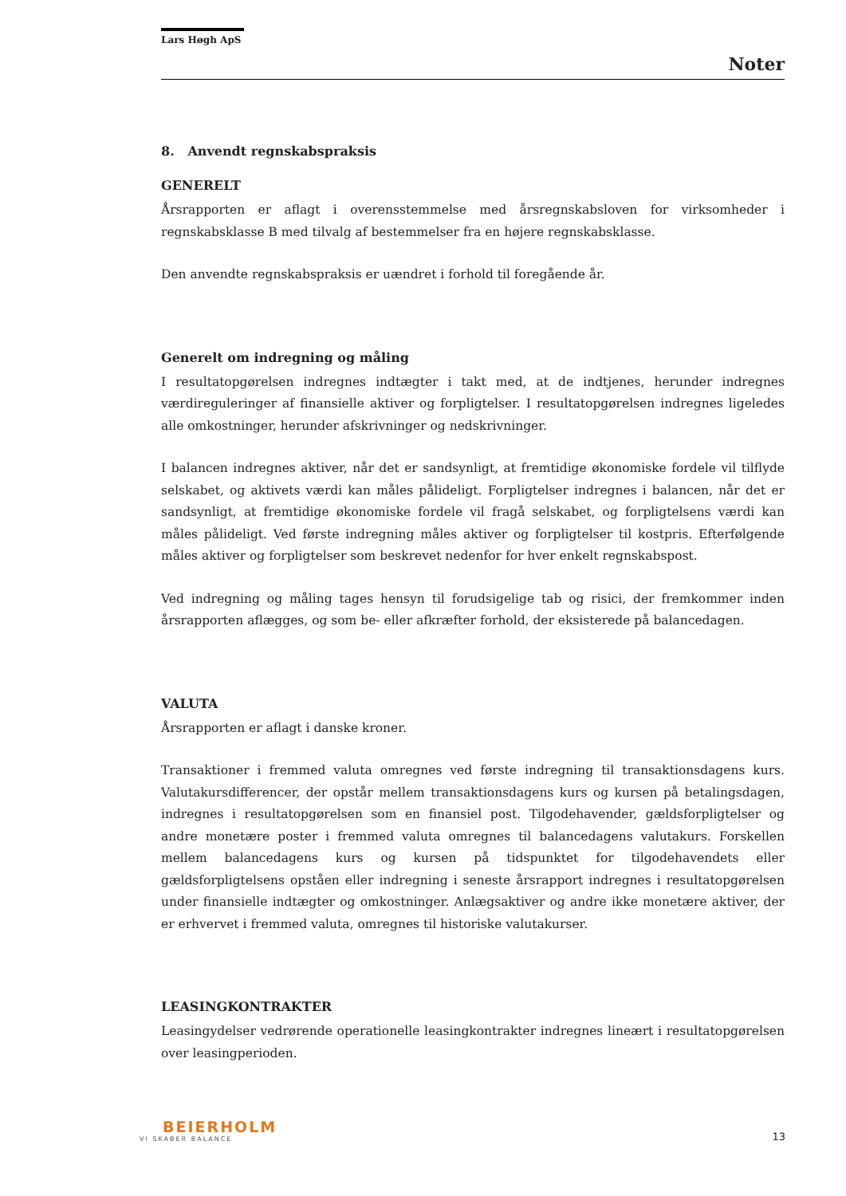Lars Høgh ApS
Noter
8. Anvendt regnskabspraksis
GENERELT
Årsrapporten er aflagt i overensstemmelse med årsregnskabsloven for virksomheder i regnskabsklasse B med tilvalg af bestemmelser fra en højere regnskabsklasse.
Den anvendte regnskabspraksis er uændret i forhold til foregående år.
Generelt om indregning og måling
I resultatopgørelsen indregnes indtægter i takt med, at de indtjenes, herunder indregnes værdireguleringer af finansielle aktiver og forpligtelser. I resultatopgørelsen indregnes ligeledes alle omkostninger, herunder afskrivninger og nedskrivninger.
I balancen indregnes aktiver, når det er sandsynligt, at fremtidige økonomiske fordele vil tilflyde selskabet, og aktivets værdi kan måles pålideligt. Forpligtelser indregnes i balancen, når det er sandsynligt, at fremtidige økonomiske fordele vil fragå selskabet, og forpligtelsens værdi kan måles pålideligt. Ved første indregning måles aktiver og forpligtelser til kostpris. Efterfølgende måles aktiver og forpligtelser som beskrevet nedenfor for hver enkelt regnskabspost.
Ved indregning og måling tages hensyn til forudsigelige tab og risici, der fremkommer inden årsrapporten aflægges, og som be- eller afkræfter forhold, der eksisterede på balancedagen.
VALUTA
Årsrapporten er aflagt i danske kroner.
Transaktioner i fremmed valuta omregnes ved første indregning til transaktionsdagens kurs. Valutakursdifferencer, der opstår mellem transaktionsdagens kurs og kursen på betalingsdagen, indregnes i resultatopgørelsen som en finansiel post. Tilgodehavender, gældsforpligtelser og andre monetære poster i fremmed valuta omregnes til balancedagens valutakurs. Forskellen mellem balancedagens kurs og kursen på tidspunktet for tilgodehavendets eller gældsforpligtelsens opståen eller indregning i seneste årsrapport indregnes i resultatopgørelsen under finansielle indtægter og omkostninger. Anlægsaktiver og andre ikke monetære aktiver, der er erhvervet i fremmed valuta, omregnes til historiske valutakurser.
LEASINGKONTRAKTER
Leasingydelser vedrørende operationelle leasingkontrakter indregnes lineært i resultatopgørelsen over leasingperioden.
BEIERHOLM
VI SKABER BALANCE
13